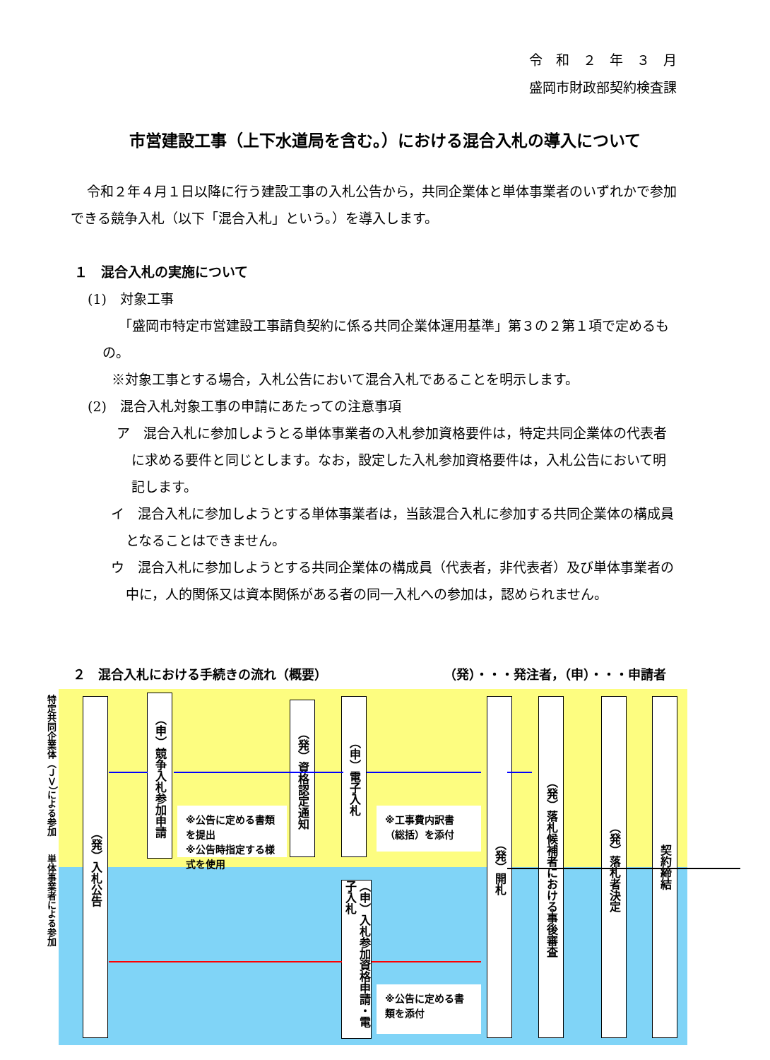令　和　２　年　３　月
盛岡市財政部契約検査課
市営建設工事（上下水道局を含む。）における混合入札の導入について
令和２年４月１日以降に行う建設工事の入札公告から，共同企業体と単体事業者のいずれかで参加できる競争入札（以下「混合入札」という。）を導入します。
１　混合入札の実施について
(1)　対象工事
「盛岡市特定市営建設工事請負契約に係る共同企業体運用基準」第３の２第１項で定めるもの。
※対象工事とする場合，入札公告において混合入札であることを明示します。
(2)　混合入札対象工事の申請にあたっての注意事項
ア　混合入札に参加しようとる単体事業者の入札参加資格要件は，特定共同企業体の代表者に求める要件と同じとします。なお，設定した入札参加資格要件は，入札公告において明記します。
イ　混合入札に参加しようとする単体事業者は，当該混合入札に参加する共同企業体の構成員となることはできません。
ウ　混合入札に参加しようとする共同企業体の構成員（代表者，非代表者）及び単体事業者の中に，人的関係又は資本関係がある者の同一入札への参加は，認められません。
２　混合入札における手続きの流れ（概要） （発）・・・発注者，（申）・・・申請者
特定共同企業体（ＪＶ）による参加　　単体事業者による参加
（発）入札公告
（申）競争入札参加申請
※公告に定める書類を提出
※公告時指定する様式を使用
（発）資格認定通知
（申）電子入札
（申）入札参加資格申請・電子入札
※工事費内訳書（総括）を添付
※公告に定める書類を添付
（発）開札
（発）落札候補者における事後審査
（発）落札者決定
契約締結